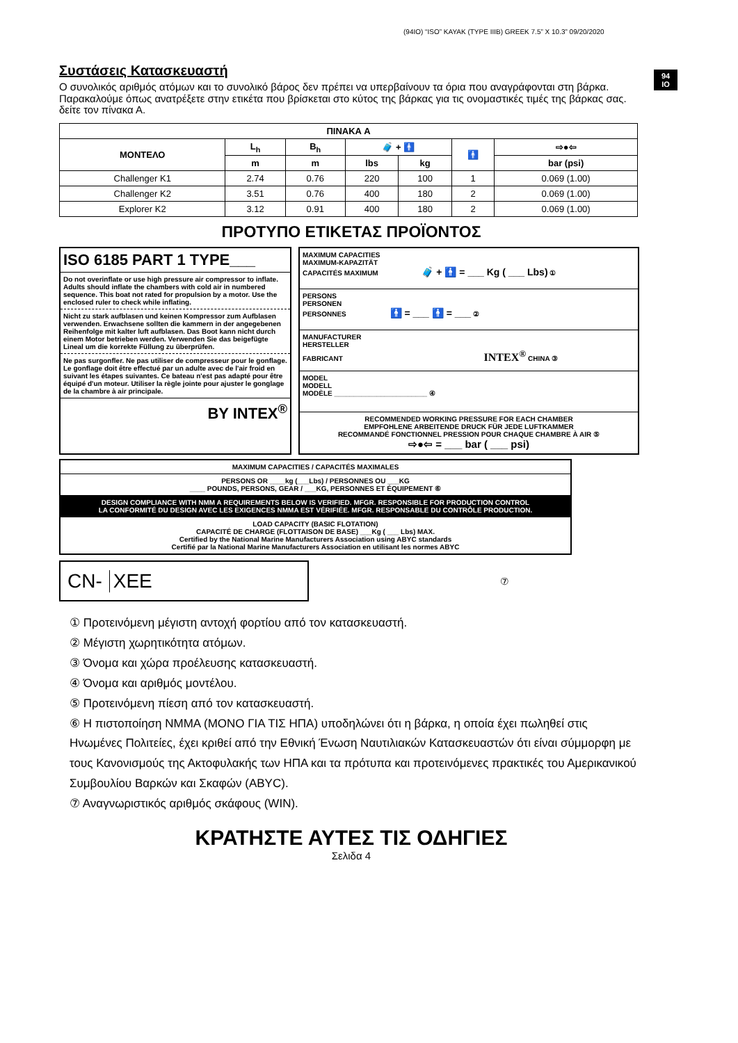(94IO) “ISO” KAYAK (TYPE IIIB) GREEK 7.5” X 10.3” 09/20/2020
94
IO
Συστάσεις Κατασκευαστή
Ο συνολικός αριθμός ατόμων και το συνολικό βάρος δεν πρέπει να υπερβαίνουν τα όρια που αναγράφονται στη βάρκα. Παρακαλούμε όπως ανατρέξετε στην ετικέτα που βρίσκεται στο κύτος της βάρκας για τις ονομαστικές τιμές της βάρκας σας. δείτε τον πίνακα Α.
| ΠΙΝΑΚΑ Α | | | | | | |
| --- | --- | --- | --- | --- | --- | --- |
| ΜΟΝΤΕΛΟ | L<sub>h</sub> | B<sub>h</sub> | 🧳 + 🚹 | | 🚹 | ⇨●⇦ |
| | m | m | lbs | kg | | bar (psi) |
| Challenger K1 | 2.74 | 0.76 | 220 | 100 | 1 | 0.069 (1.00) |
| Challenger K2 | 3.51 | 0.76 | 400 | 180 | 2 | 0.069 (1.00) |
| Explorer K2 | 3.12 | 0.91 | 400 | 180 | 2 | 0.069 (1.00) |
ΠΡΟΤΥΠΟ ΕΤΙΚΕΤΑΣ ΠΡΟΪΟΝΤΟΣ
ISO 6185 PART 1 TYPE___
Do not overinflate or use high pressure air compressor to inflate. Adults should inflate the chambers with cold air in numbered sequence. This boat not rated for propulsion by a motor. Use the enclosed ruler to check while inflating.
Nicht zu stark aufblasen und keinen Kompressor zum Aufblasen verwenden. Erwachsene sollten die kammern in der angegebenen Reihenfolge mit kalter luft aufblasen. Das Boot kann nicht durch einem Motor betrieben werden. Verwenden Sie das beigefügte Lineal um die korrekte Füllung zu überprüfen.
Ne pas surgonfler. Ne pas utiliser de compresseur pour le gonflage. Le gonflage doit être effectué par un adulte avec de l'air froid en suivant les étapes suivantes. Ce bateau n'est pas adapté pour être équipé d'un moteur. Utiliser la règle jointe pour ajuster le gonglage de la chambre à air principale.
BY INTEX<sup>®</sup>
MAXIMUM CAPACITIES
MAXIMUM-KAPAZITÄT
CAPACITÉS MAXIMUM 🧳 + 🚹 = ___ Kg ( ___ Lbs) ①
PERSONS
PERSONEN
PERSONNES 🚹 = ___ 🚹 = ___ ②
MANUFACTURER
HERSTELLER
FABRICANT INTEX<sup>®</sup> CHINA ③
MODEL
MODELL
MODÈLE ________________________ ④
RECOMMENDED WORKING PRESSURE FOR EACH CHAMBER
EMPFOHLENE ARBEITENDE DRUCK FÜR JEDE LUFTKAMMER
RECOMMANDÉ FONCTIONNEL PRESSION POUR CHAQUE CHAMBRE À AIR ⑤
⇨●⇦ = ___ bar ( ___ psi)
MAXIMUM CAPACITIES / CAPACITÉS MAXIMALES
PERSONS OR ____kg (___Lbs) / PERSONNES OU ___KG
____ POUNDS, PERSONS, GEAR / ___KG, PERSONNES ET ÉQUIPEMENT ⑥
DESIGN COMPLIANCE WITH NMM A REQUIREMENTS BELOW IS VERIFIED. MFGR. RESPONSIBLE FOR PRODUCTION CONTROL
LA CONFORMITÉ DU DESIGN AVEC LES EXIGENCES NMMA EST VÉRIFIÉE. MFGR. RESPONSABLE DU CONTRÔLE PRODUCTION.
LOAD CAPACITY (BASIC FLOTATION)
CAPACITÉ DE CHARGE (FLOTTAISON DE BASE) ___Kg ( ___ Lbs) MAX.
Certified by the National Marine Manufacturers Association using ABYC standards
Certifié par la National Marine Manufacturers Association en utilisant les normes ABYC
CN- XEE ⑦
① Προτεινόμενη μέγιστη αντοχή φορτίου από τον κατασκευαστή.
② Μέγιστη χωρητικότητα ατόμων.
③ Όνομα και χώρα προέλευσης κατασκευαστή.
④ Όνομα και αριθμός μοντέλου.
⑤ Προτεινόμενη πίεση από τον κατασκευαστή.
⑥ Η πιστοποίηση ΝΜΜΑ (ΜΟΝΟ ΓΙΑ ΤΙΣ ΗΠΑ) υποδηλώνει ότι η βάρκα, η οποία έχει πωληθεί στις Ηνωμένες Πολιτείες, έχει κριθεί από την Εθνική Ένωση Ναυτιλιακών Κατασκευαστών ότι είναι σύμμορφη με τους Κανονισμούς της Ακτοφυλακής των ΗΠΑ και τα πρότυπα και προτεινόμενες πρακτικές του Αμερικανικού Συμβουλίου Βαρκών και Σκαφών (ABYC).
⑦ Αναγνωριστικός αριθμός σκάφους (WIN).
ΚΡΑΤΗΣΤΕ ΑΥΤΕΣ ΤΙΣ ΟΔΗΓΙΕΣ
Σελιδα 4